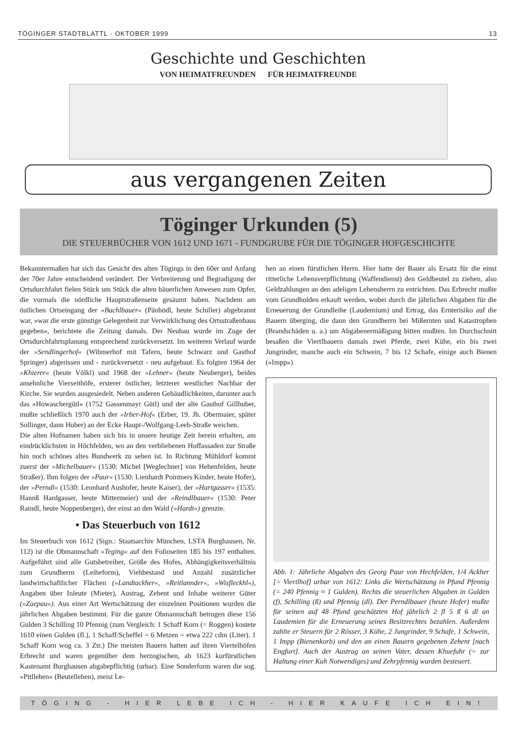TÖGINGER STADTBLATTL · OKTOBER 1999 13
Geschichte und Geschichten
VON HEIMATFREUNDEN FÜR HEIMATFREUNDE
aus vergangenen Zeiten
Töginger Urkunden (5)
DIE STEUERBÜCHER VON 1612 UND 1671 - FUNDGRUBE FÜR DIE TÖGINGER HOFGESCHICHTE
Bekanntermaßen hat sich das Gesicht des alten Tögings in den 60er und Anfang der 70er Jahre entscheidend verändert. Der Verbreiterung und Begradigung der Ortsdurchfahrt fielen Stück um Stück die alten bäuerlichen Anwesen zum Opfer, die vormals die nördliche Hauptstraßenseite gesäumt haben. Nachdem am östlichen Ortseingang der »Bachlbauer« (Pänhödl, heute Schiller) abgebrannt war, »war die erste günstige Gelegenheit zur Verwirklichung des Ortsstraßenbaus gegeben«, berichtete die Zeitung damals. Der Neubau wurde im Zuge der Ortsdurchfahrtsplanung entsprechend zurückversetzt. Im weiteren Verlauf wurde der »Sendlingerhof« (Wibmerhof mit Tafern, heute Schwarz und Gasthof Springer) abgerissen und - zurückversetzt - neu aufgebaut. Es folgten 1964 der »Khierer« (heute Völkl) und 1968 der »Lehner« (heute Neuberger), beides ansehnliche Vierseithöfe, ersterer östlicher, letzterer westlicher Nachbar der Kirche. Sie wurden ausgesiedelt. Neben anderen Gebäudlichkeiten, darunter auch das »Howaschergütl« (1752 Gassenmayr Gütl) und der alte Gasthof Gillhuber, mußte schließlich 1970 auch der »Irber-Hof« (Erber, 19. Jh. Obermaier, später Sollinger, dann Huber) an der Ecke Haupt-/Wolfgang-Leeb-Straße weichen.
Die alten Hofnamen haben sich bis in unsere heutige Zeit herein erhalten, am eindrücklichsten in Höchfelden, wo an den verbliebenen Hoffassaden zur Straße hin noch schönes altes Bundwerk zu sehen ist. In Richtung Mühldorf kommt zuerst der »Michelbauer« (1530: Michel [Weglechner] von Hehenfelden, heute Straßer). Ihm folgen der »Paur« (1530: Lienhardt Pointners Kinder, heute Hofer), der »Perndl« (1530: Leonhard Aushofer, heute Kaiser), der »Hartgasser« (1535: Hannß Hardgasser, heute Mittermeier) und der »Reindlbauer« (1530: Peter Raindl, heute Noppenberger), der einst an den Wald (»Hardt«) grenzte.
• Das Steuerbuch von 1612
Im Steuerbuch von 1612 (Sign.: Staatsarchiv München, LSTA Burghausen, Nr. 112) ist die Obmannschaft »Teging« auf den Folioseiten 185 bis 197 enthalten. Aufgeführt sind alle Gutsbetreiber, Größe des Hofes, Abhängigkeitsverhältnis zum Grundherrn (Leiheform), Viehbestand und Anzahl zusätzlicher landwirtschaftlicher Flächen (»Landtackher«, »Reitlannder«, »Wisfleckhl«), Angaben über Inleute (Mieter), Austrag, Zehent und Inhabe weiterer Güter (»Zuepau«). Aus einer Art Wertschätzung der einzelnen Positionen wurden die jährlichen Abgaben bestimmt. Für die ganze Obmannschaft betrugen diese 156 Gulden 3 Schilling 10 Pfennig (zum Vergleich: 1 Schaff Korn (= Roggen) kostete 1610 einen Gulden (fl.), 1 Schaff/Scheffel = 6 Metzen = etwa 222 cdm (Liter). 1 Schaff Korn wog ca. 3 Ztr.) Die meisten Bauern hatten auf ihren Viertelhöfen Erbrecht und waren gegenüber dem herzogischen, ab 1623 kurfürstlichen Kastenamt Burghausen abgabepflichtig (urbar). Eine Sonderform waren die sog. »Pitllehen« (Beutellehen), meist Le-
hen an einen fürstlichen Herrn. Hier hatte der Bauer als Ersatz für die einst ritterliche Lehensverpflichtung (Waffendienst) den Geldbeutel zu ziehen, also Geldzahlungen an den adeligen Lehensherrn zu entrichten. Das Erbrecht mußte vom Grundholden erkauft werden, wobei durch die jährlichen Abgaben für die Erneuerung der Grundleihe (Laudemium) und Ertrag, das Ernterisiko auf die Bauern überging, die dann den Grundherrn bei Mißernten und Katastrophen (Brandschäden u. a.) um Abgabenermäßigung bitten mußten. Im Durchschnitt besaßen die Viertlbauern damals zwei Pferde, zwei Kühe, ein bis zwei Jungrinder, manche auch ein Schwein, 7 bis 12 Schafe, einige auch Bienen (»Impp«)
Abb. 1: Jährliche Abgaben des Georg Paur von Hechfelden, 1/4 Ackher [= Viertlhof] urbar von 1612: Links die Wertschätzung in Pfund Pfennig (= 240 Pfennig ≈ 1 Gulden). Rechts die steuerlichen Abgaben in Gulden (f), Schilling (ß) und Pfennig (dl). Der Perndlbauer (heute Hofer) mußte für seinen auf 48 Pfund geschätzten Hof jährlich 2 fl 5 ß 6 dl an Laudemien für die Erneuerung seines Besitzrechtes bezahlen. Außerdem zahlte er Steuern für 2 Rösser, 3 Kühe, 2 Jungrinder, 9 Schafe, 1 Schwein, 1 Impp (Bienenkorb) und den an einen Bauern gegebenen Zehent [nach Engfurt]. Auch der Austrag an seinen Vater, dessen Khuefuhr (= zur Haltung einer Kuh Notwendiges) und Zehrpfennig wurden besteuert.
TÖGING - HIER LEBE ICH - HIER KAUFE ICH EIN!